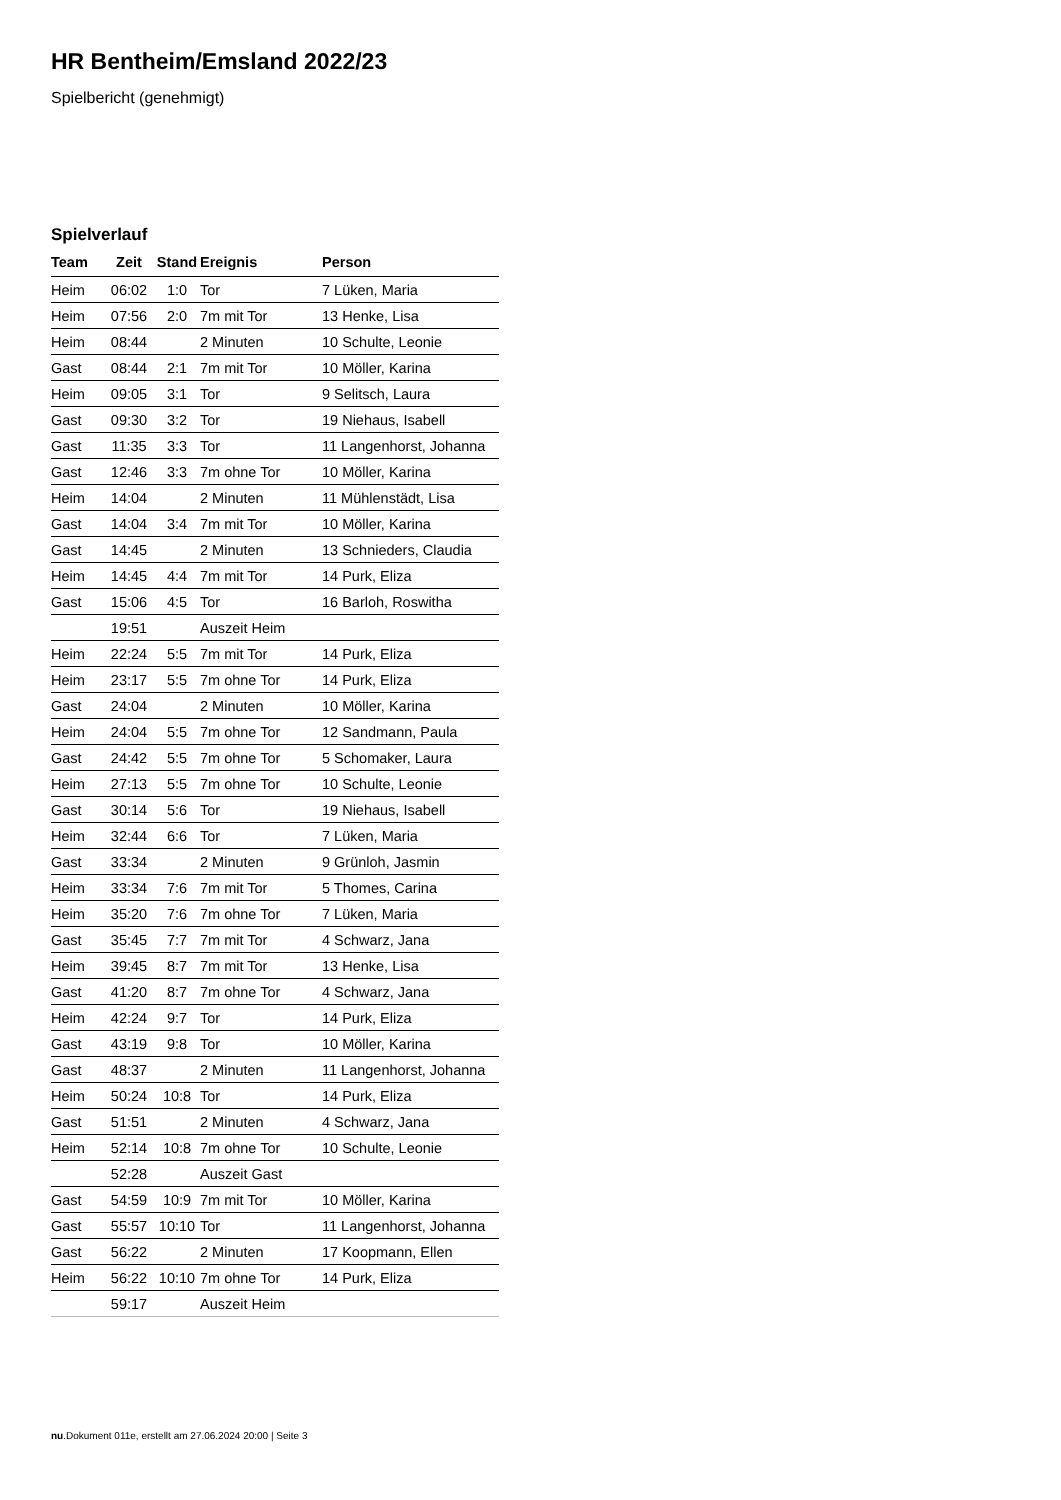HR Bentheim/Emsland 2022/23
Spielbericht (genehmigt)
Spielverlauf
| Team | Zeit | Stand | Ereignis | Person |
| --- | --- | --- | --- | --- |
| Heim | 06:02 | 1:0 | Tor | 7 Lüken, Maria |
| Heim | 07:56 | 2:0 | 7m mit Tor | 13 Henke, Lisa |
| Heim | 08:44 | | 2 Minuten | 10 Schulte, Leonie |
| Gast | 08:44 | 2:1 | 7m mit Tor | 10 Möller, Karina |
| Heim | 09:05 | 3:1 | Tor | 9 Selitsch, Laura |
| Gast | 09:30 | 3:2 | Tor | 19 Niehaus, Isabell |
| Gast | 11:35 | 3:3 | Tor | 11 Langenhorst, Johanna |
| Gast | 12:46 | 3:3 | 7m ohne Tor | 10 Möller, Karina |
| Heim | 14:04 | | 2 Minuten | 11 Mühlenstädt, Lisa |
| Gast | 14:04 | 3:4 | 7m mit Tor | 10 Möller, Karina |
| Gast | 14:45 | | 2 Minuten | 13 Schnieders, Claudia |
| Heim | 14:45 | 4:4 | 7m mit Tor | 14 Purk, Eliza |
| Gast | 15:06 | 4:5 | Tor | 16 Barloh, Roswitha |
| | 19:51 | | Auszeit Heim | |
| Heim | 22:24 | 5:5 | 7m mit Tor | 14 Purk, Eliza |
| Heim | 23:17 | 5:5 | 7m ohne Tor | 14 Purk, Eliza |
| Gast | 24:04 | | 2 Minuten | 10 Möller, Karina |
| Heim | 24:04 | 5:5 | 7m ohne Tor | 12 Sandmann, Paula |
| Gast | 24:42 | 5:5 | 7m ohne Tor | 5 Schomaker, Laura |
| Heim | 27:13 | 5:5 | 7m ohne Tor | 10 Schulte, Leonie |
| Gast | 30:14 | 5:6 | Tor | 19 Niehaus, Isabell |
| Heim | 32:44 | 6:6 | Tor | 7 Lüken, Maria |
| Gast | 33:34 | | 2 Minuten | 9 Grünloh, Jasmin |
| Heim | 33:34 | 7:6 | 7m mit Tor | 5 Thomes, Carina |
| Heim | 35:20 | 7:6 | 7m ohne Tor | 7 Lüken, Maria |
| Gast | 35:45 | 7:7 | 7m mit Tor | 4 Schwarz, Jana |
| Heim | 39:45 | 8:7 | 7m mit Tor | 13 Henke, Lisa |
| Gast | 41:20 | 8:7 | 7m ohne Tor | 4 Schwarz, Jana |
| Heim | 42:24 | 9:7 | Tor | 14 Purk, Eliza |
| Gast | 43:19 | 9:8 | Tor | 10 Möller, Karina |
| Gast | 48:37 | | 2 Minuten | 11 Langenhorst, Johanna |
| Heim | 50:24 | 10:8 | Tor | 14 Purk, Eliza |
| Gast | 51:51 | | 2 Minuten | 4 Schwarz, Jana |
| Heim | 52:14 | 10:8 | 7m ohne Tor | 10 Schulte, Leonie |
| | 52:28 | | Auszeit Gast | |
| Gast | 54:59 | 10:9 | 7m mit Tor | 10 Möller, Karina |
| Gast | 55:57 | 10:10 | Tor | 11 Langenhorst, Johanna |
| Gast | 56:22 | | 2 Minuten | 17 Koopmann, Ellen |
| Heim | 56:22 | 10:10 | 7m ohne Tor | 14 Purk, Eliza |
| | 59:17 | | Auszeit Heim | |
nu.Dokument 011e, erstellt am 27.06.2024 20:00 | Seite 3